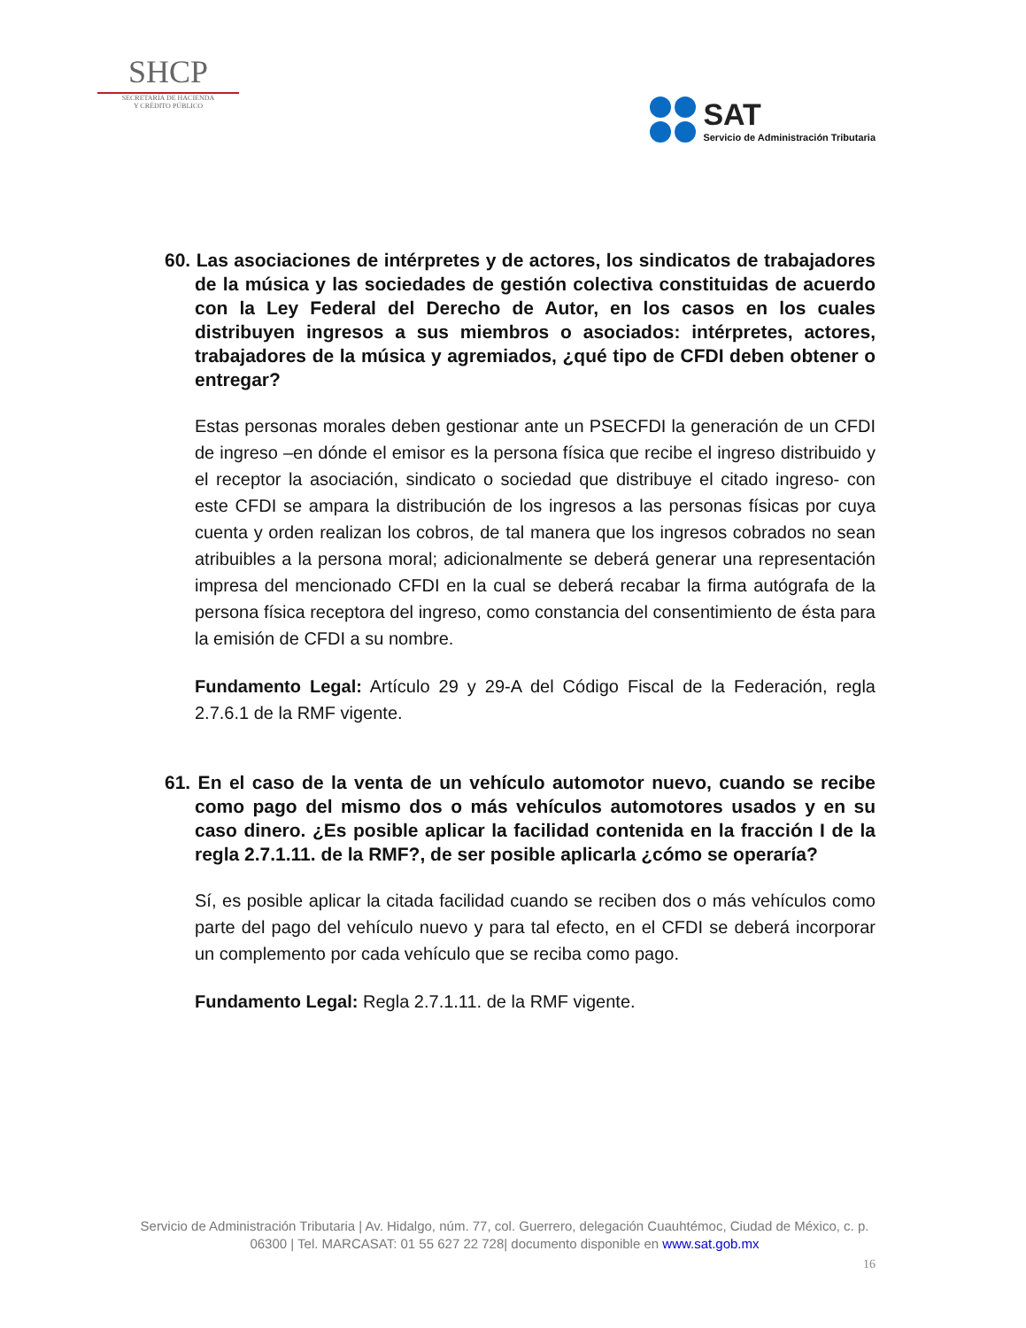SHCP
SECRETARÍA DE HACIENDA
Y CRÉDITO PÚBLICO
SAT
Servicio de Administración Tributaria
60. Las asociaciones de intérpretes y de actores, los sindicatos de trabajadores de la música y las sociedades de gestión colectiva constituidas de acuerdo con la Ley Federal del Derecho de Autor, en los casos en los cuales distribuyen ingresos a sus miembros o asociados: intérpretes, actores, trabajadores de la música y agremiados, ¿qué tipo de CFDI deben obtener o entregar?
Estas personas morales deben gestionar ante un PSECFDI la generación de un CFDI de ingreso –en dónde el emisor es la persona física que recibe el ingreso distribuido y el receptor la asociación, sindicato o sociedad que distribuye el citado ingreso- con este CFDI se ampara la distribución de los ingresos a las personas físicas por cuya cuenta y orden realizan los cobros, de tal manera que los ingresos cobrados no sean atribuibles a la persona moral; adicionalmente se deberá generar una representación impresa del mencionado CFDI en la cual se deberá recabar la firma autógrafa de la persona física receptora del ingreso, como constancia del consentimiento de ésta para la emisión de CFDI a su nombre.
Fundamento Legal: Artículo 29 y 29-A del Código Fiscal de la Federación, regla 2.7.6.1 de la RMF vigente.
61. En el caso de la venta de un vehículo automotor nuevo, cuando se recibe como pago del mismo dos o más vehículos automotores usados y en su caso dinero. ¿Es posible aplicar la facilidad contenida en la fracción I de la regla 2.7.1.11. de la RMF?, de ser posible aplicarla ¿cómo se operaría?
Sí, es posible aplicar la citada facilidad cuando se reciben dos o más vehículos como parte del pago del vehículo nuevo y para tal efecto, en el CFDI se deberá incorporar un complemento por cada vehículo que se reciba como pago.
Fundamento Legal: Regla 2.7.1.11. de la RMF vigente.
Servicio de Administración Tributaria | Av. Hidalgo, núm. 77, col. Guerrero, delegación Cuauhtémoc, Ciudad de México, c. p. 06300 | Tel. MARCASAT: 01 55 627 22 728| documento disponible en www.sat.gob.mx
16